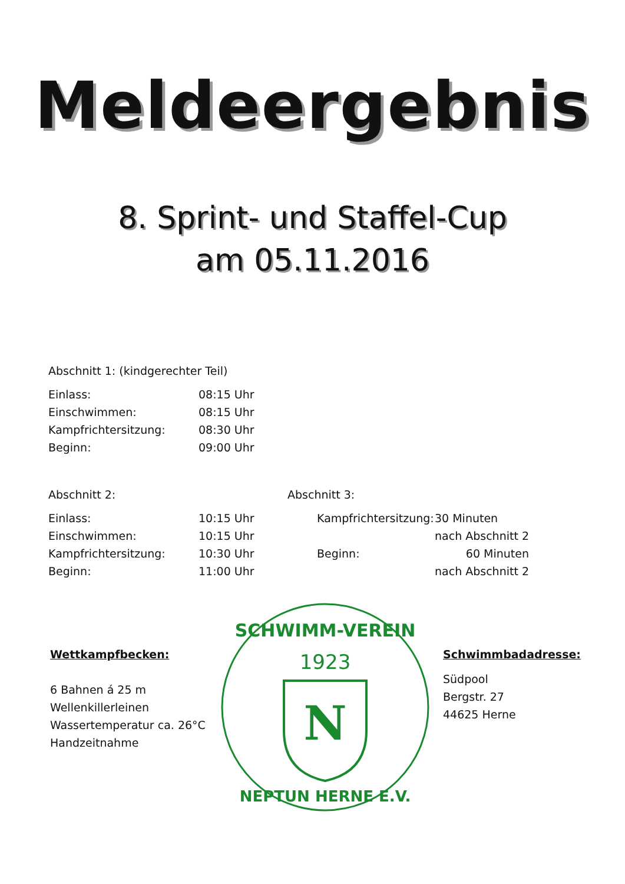Meldeergebnis
8. Sprint- und Staffel-Cup
am 05.11.2016
Abschnitt 1: (kindgerechter Teil)
| Einlass: | 08:15 Uhr |
| Einschwimmen: | 08:15 Uhr |
| Kampfrichtersitzung: | 08:30 Uhr |
| Beginn: | 09:00 Uhr |
Abschnitt 2:
| Einlass: | 10:15 Uhr |
| Einschwimmen: | 10:15 Uhr |
| Kampfrichtersitzung: | 10:30 Uhr |
| Beginn: | 11:00 Uhr |
Abschnitt 3:
| Kampfrichtersitzung: | 30 Minuten |
| | nach Abschnitt 2 |
| Beginn: | 60 Minuten |
| | nach Abschnitt 2 |
Wettkampfbecken:
6 Bahnen á 25 m
Wellenkillerleinen
Wassertemperatur ca. 26°C
Handzeitnahme
1923
SCHWIMM-VEREIN
N
NEPTUN HERNE E.V.
Schwimmbadadresse:
Südpool
Bergstr. 27
44625 Herne